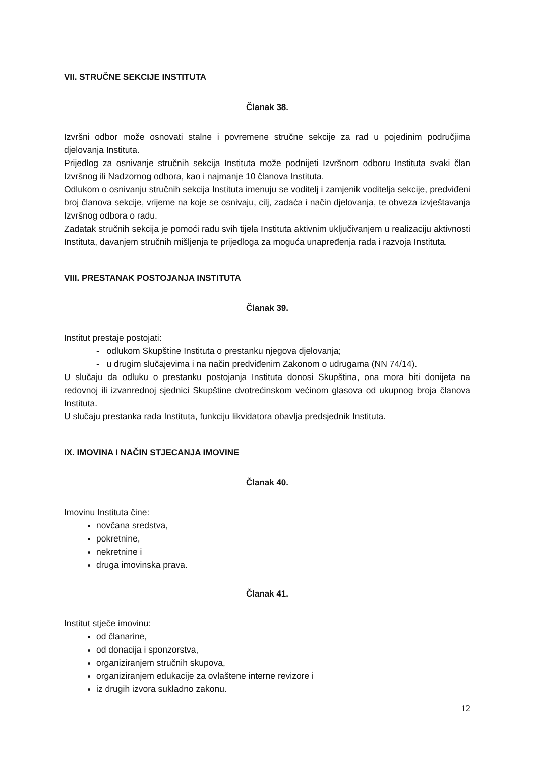VII. STRUČNE SEKCIJE INSTITUTA
Članak 38.
Izvršni odbor može osnovati stalne i povremene stručne sekcije za rad u pojedinim područjima djelovanja Instituta.
Prijedlog za osnivanje stručnih sekcija Instituta može podnijeti Izvršnom odboru Instituta svaki član Izvršnog ili Nadzornog odbora, kao i najmanje 10 članova Instituta.
Odlukom o osnivanju stručnih sekcija Instituta imenuju se voditelj i zamjenik voditelja sekcije, predviđeni broj članova sekcije, vrijeme na koje se osnivaju, cilj, zadaća i način djelovanja, te obveza izvještavanja Izvršnog odbora o radu.
Zadatak stručnih sekcija je pomoći radu svih tijela Instituta aktivnim uključivanjem u realizaciju aktivnosti Instituta, davanjem stručnih mišljenja te prijedloga za moguća unapređenja rada i razvoja Instituta.
VIII. PRESTANAK POSTOJANJA INSTITUTA
Članak 39.
Institut prestaje postojati:
- odlukom Skupštine Instituta o prestanku njegova djelovanja;
- u drugim slučajevima i na način predviđenim Zakonom o udrugama (NN 74/14).
U slučaju da odluku o prestanku postojanja Instituta donosi Skupština, ona mora biti donijeta na redovnoj ili izvanrednoj sjednici Skupštine dvotrećinskom većinom glasova od ukupnog broja članova Instituta.
U slučaju prestanka rada Instituta, funkciju likvidatora obavlja predsjednik Instituta.
IX. IMOVINA I NAČIN STJECANJA IMOVINE
Članak 40.
Imovinu Instituta čine:
novčana sredstva,
pokretnine,
nekretnine i
druga imovinska prava.
Članak 41.
Institut stječe imovinu:
od članarine,
od donacija i sponzorstva,
organiziranjem stručnih skupova,
organiziranjem edukacije za ovlaštene interne revizore i
iz drugih izvora sukladno zakonu.
12